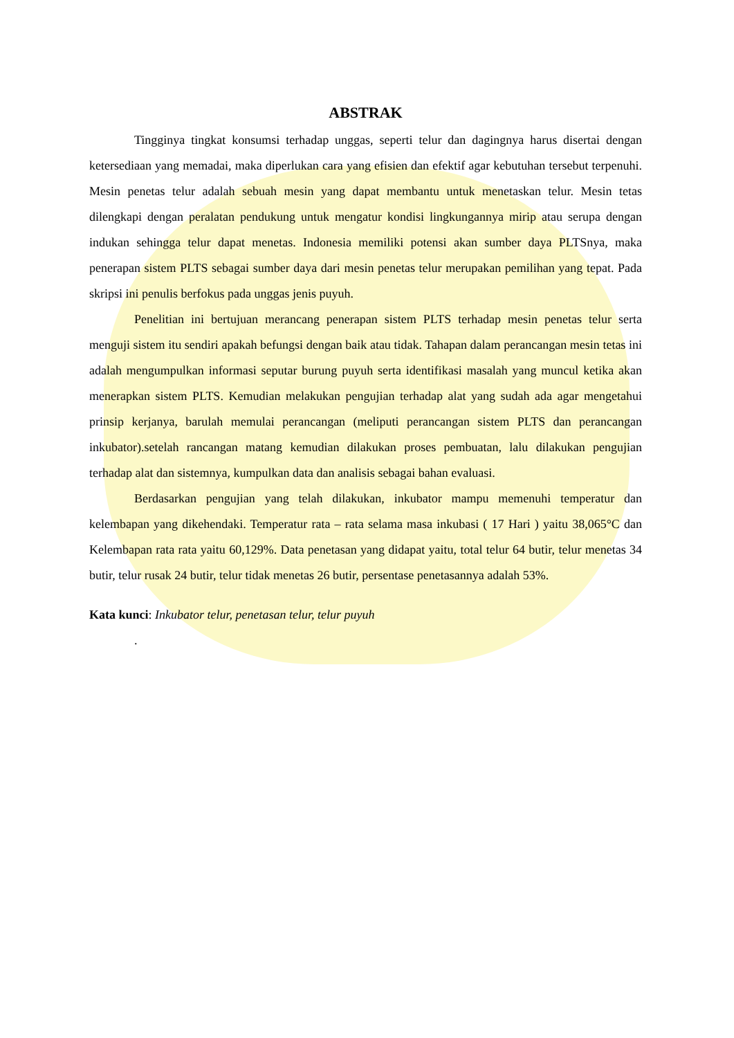ABSTRAK
Tingginya tingkat konsumsi terhadap unggas, seperti telur dan dagingnya harus disertai dengan ketersediaan yang memadai, maka diperlukan cara yang efisien dan efektif agar kebutuhan tersebut terpenuhi. Mesin penetas telur adalah sebuah mesin yang dapat membantu untuk menetaskan telur. Mesin tetas dilengkapi dengan peralatan pendukung untuk mengatur kondisi lingkungannya mirip atau serupa dengan indukan sehingga telur dapat menetas. Indonesia memiliki potensi akan sumber daya PLTSnya, maka penerapan sistem PLTS sebagai sumber daya dari mesin penetas telur merupakan pemilihan yang tepat. Pada skripsi ini penulis berfokus pada unggas jenis puyuh.
Penelitian ini bertujuan merancang penerapan sistem PLTS terhadap mesin penetas telur serta menguji sistem itu sendiri apakah befungsi dengan baik atau tidak. Tahapan dalam perancangan mesin tetas ini adalah mengumpulkan informasi seputar burung puyuh serta identifikasi masalah yang muncul ketika akan menerapkan sistem PLTS. Kemudian melakukan pengujian terhadap alat yang sudah ada agar mengetahui prinsip kerjanya, barulah memulai perancangan (meliputi perancangan sistem PLTS dan perancangan inkubator).setelah rancangan matang kemudian dilakukan proses pembuatan, lalu dilakukan pengujian terhadap alat dan sistemnya, kumpulkan data dan analisis sebagai bahan evaluasi.
Berdasarkan pengujian yang telah dilakukan, inkubator mampu memenuhi temperatur dan kelembapan yang dikehendaki. Temperatur rata – rata selama masa inkubasi ( 17 Hari ) yaitu 38,065°C dan Kelembapan rata rata yaitu 60,129%. Data penetasan yang didapat yaitu, total telur 64 butir, telur menetas 34 butir, telur rusak 24 butir, telur tidak menetas 26 butir, persentase penetasannya adalah 53%.
Kata kunci: Inkubator telur, penetasan telur, telur puyuh
.